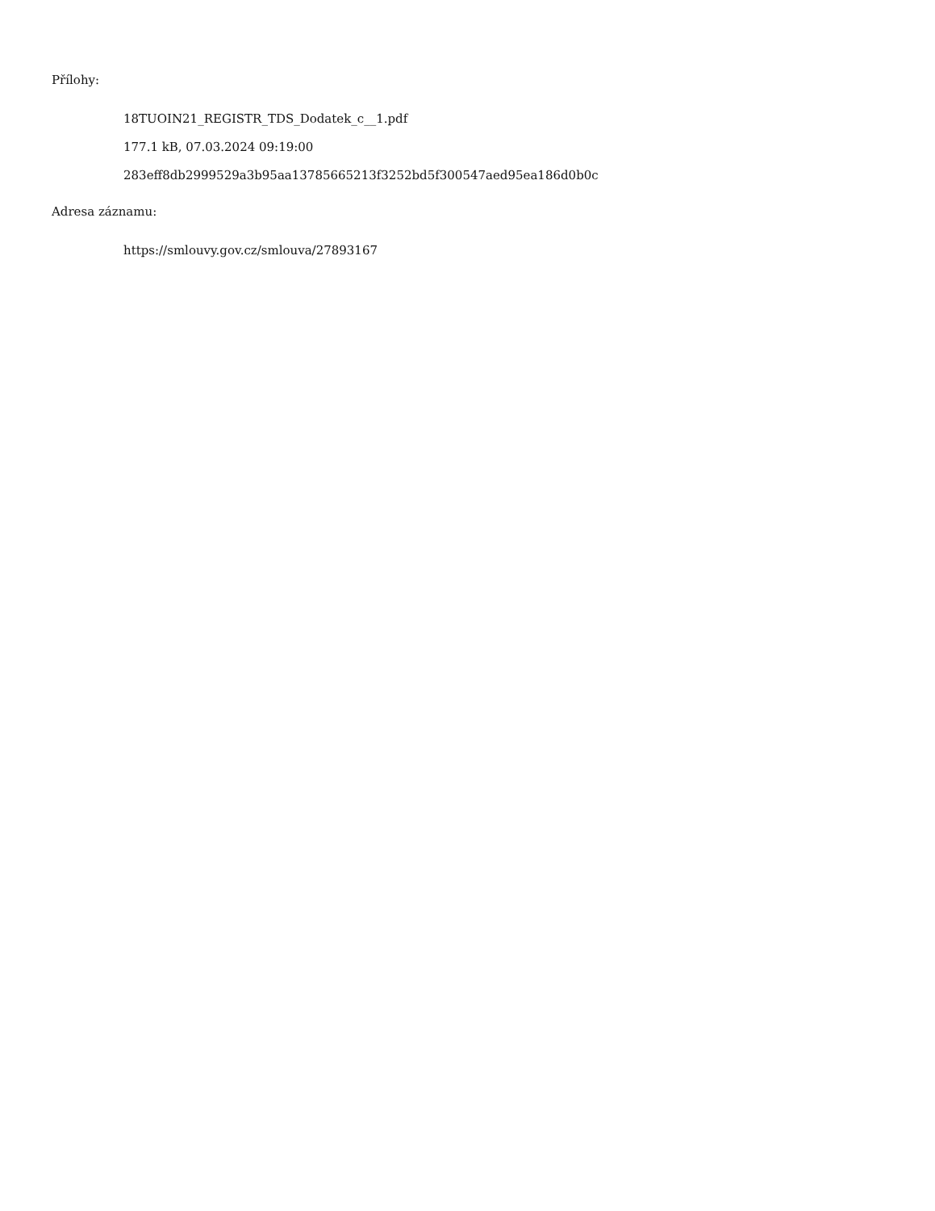Přílohy:
18TUOIN21_REGISTR_TDS_Dodatek_c__1.pdf
177.1 kB, 07.03.2024 09:19:00
283eff8db2999529a3b95aa13785665213f3252bd5f300547aed95ea186d0b0c
Adresa záznamu:
https://smlouvy.gov.cz/smlouva/27893167